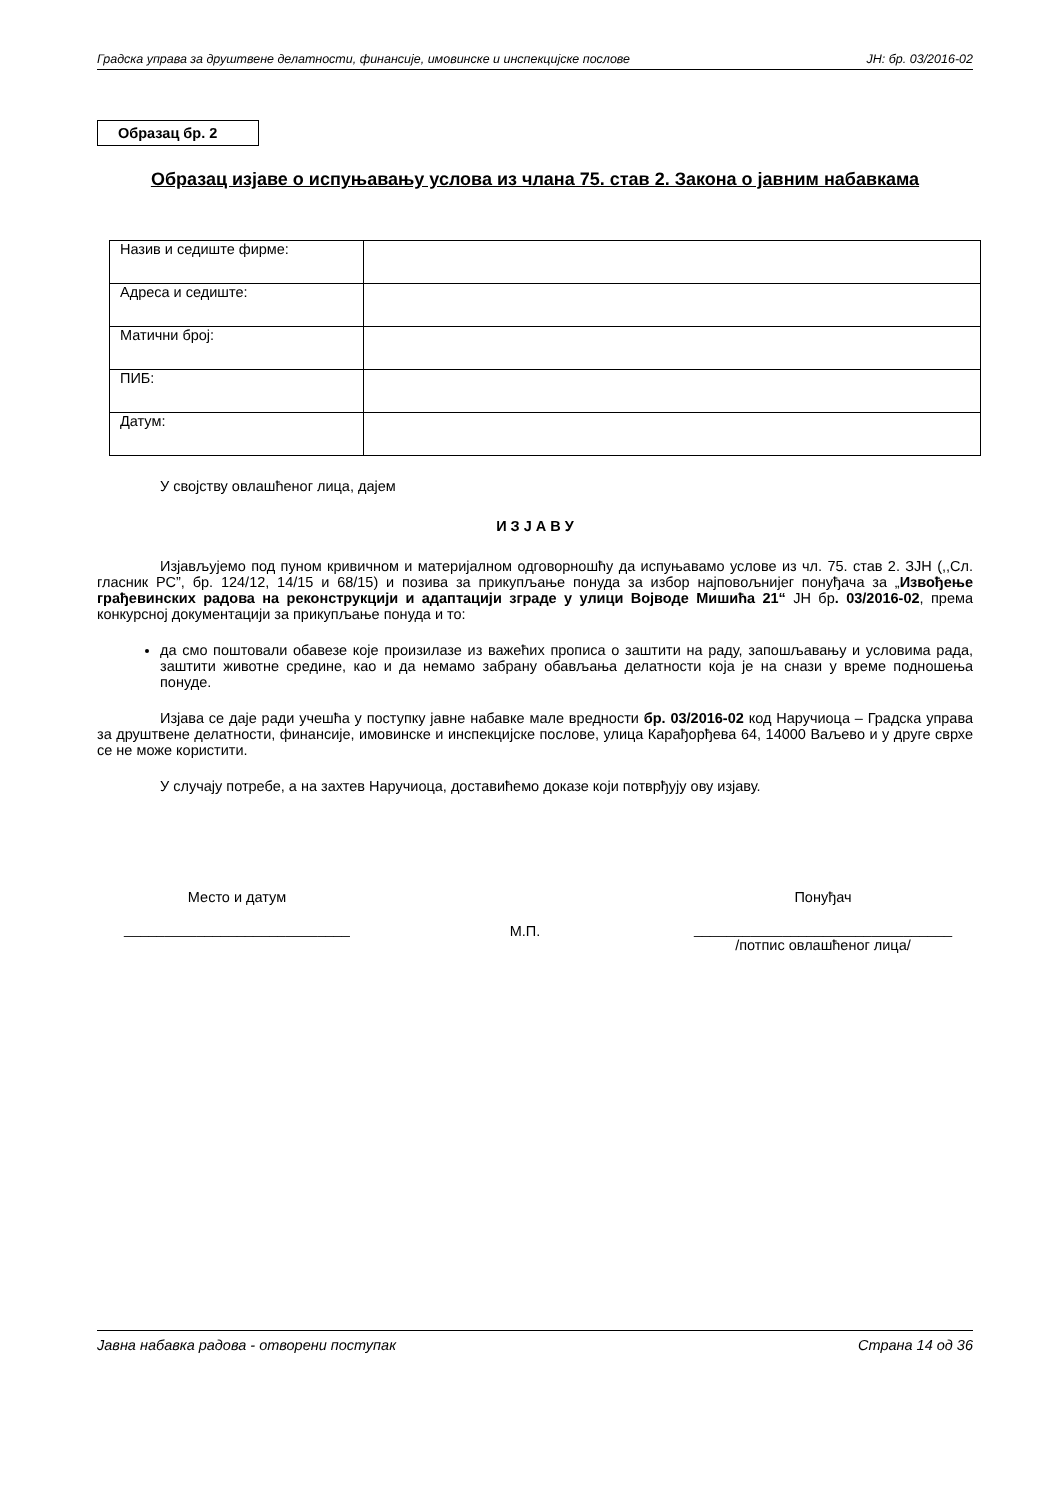Градска управа за друштвене делатности, финансије, имовинске и инспекцијске послове ЈН: бр. 03/2016-02
Образац бр. 2
Образац изјаве о испуњавању услова из члана 75. став 2. Закона о јавним набавкама
| Назив и седиште фирме: | |
| Адреса и седиште: | |
| Матични број: | |
| ПИБ: | |
| Датум: | |
У својству овлашћеног лица, дајем
И З Ј А В У
Изјављујемо под пуном кривичном и материјалном одговорношћу да испуњавамо услове из чл. 75. став 2. ЗЈН (,,Сл. гласник РС”, бр. 124/12, 14/15 и 68/15) и позива за прикупљање понуда за избор најповољнијег понуђача за „Извођење грађевинских радова на реконструкцији и адаптацији зграде у улици Војводе Мишића 21“ ЈН бр. 03/2016-02, према конкурсној документацији за прикупљање понуда и то:
да смо поштовали обавезе које произилазе из важећих прописа о заштити на раду, запошљавању и условима рада, заштити животне средине, као и да немамо забрану обављања делатности која је на снази у време подношења понуде.
Изјава се даје ради учешћа у поступку јавне набавке мале вредности бр. 03/2016-02 код Наручиоца – Градска управа за друштвене делатности, финансије, имовинске и инспекцијске послове, улица Карађорђева 64, 14000 Ваљево и у друге сврхе се не може користити.
У случају потребе, а на захтев Наручиоца, доставићемо доказе који потврђују ову изјаву.
Место и датум
____________________________
М.П.
Понуђач
________________________________
/потпис овлашћеног лица/
Јавна набавка радова - отворени поступак Страна 14 од 36